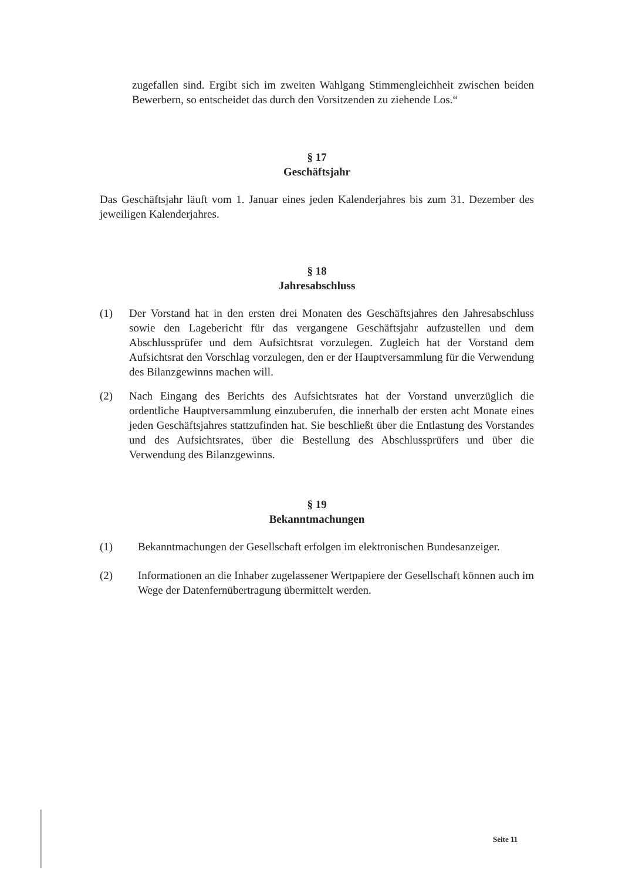zugefallen sind. Ergibt sich im zweiten Wahlgang Stimmengleichheit zwischen beiden Bewerbern, so entscheidet das durch den Vorsitzenden zu ziehende Los.“
§ 17
Geschäftsjahr
Das Geschäftsjahr läuft vom 1. Januar eines jeden Kalenderjahres bis zum 31. Dezember des jeweiligen Kalenderjahres.
§ 18
Jahresabschluss
(1) Der Vorstand hat in den ersten drei Monaten des Geschäftsjahres den Jahresabschluss sowie den Lagebericht für das vergangene Geschäftsjahr aufzustellen und dem Abschlussprüfer und dem Aufsichtsrat vorzulegen. Zugleich hat der Vorstand dem Aufsichtsrat den Vorschlag vorzulegen, den er der Hauptversammlung für die Verwendung des Bilanzgewinns machen will.
(2) Nach Eingang des Berichts des Aufsichtsrates hat der Vorstand unverzüglich die ordentliche Hauptversammlung einzuberufen, die innerhalb der ersten acht Monate eines jeden Geschäftsjahres stattzufinden hat. Sie beschließt über die Entlastung des Vorstandes und des Aufsichtsrates, über die Bestellung des Abschlussprüfers und über die Verwendung des Bilanzgewinns.
§ 19
Bekanntmachungen
(1) Bekanntmachungen der Gesellschaft erfolgen im elektronischen Bundesanzeiger.
(2) Informationen an die Inhaber zugelassener Wertpapiere der Gesellschaft können auch im Wege der Datenfernübertragung übermittelt werden.
Seite 11